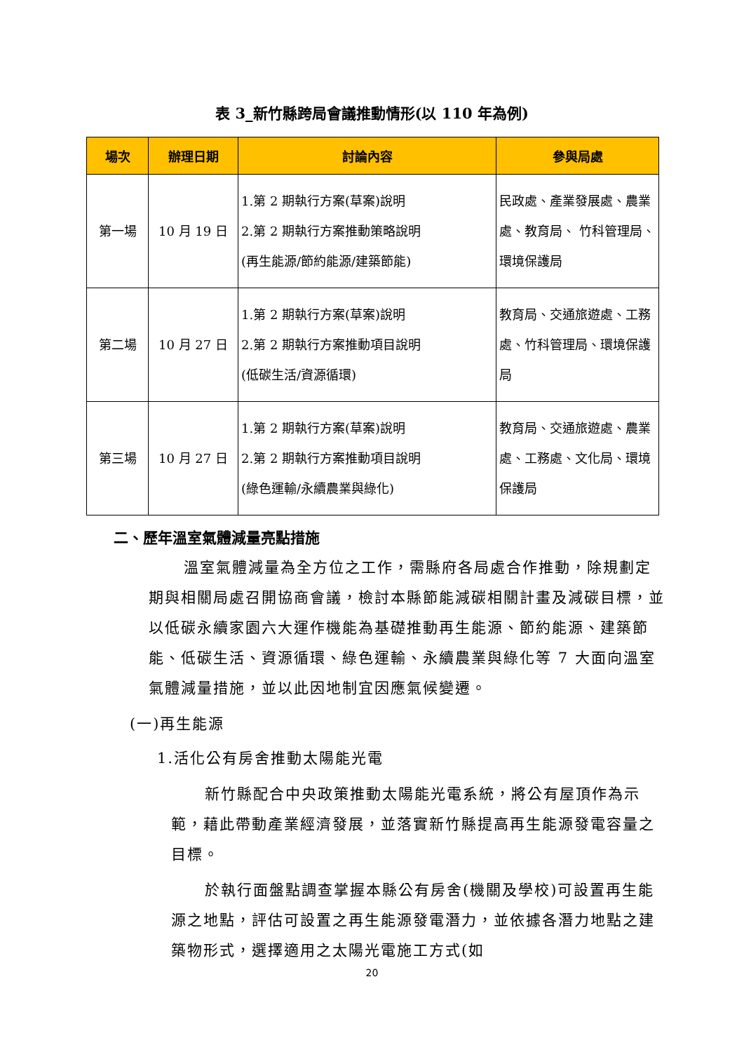表 3_新竹縣跨局會議推動情形(以 110 年為例)
| 場次 | 辦理日期 | 討論內容 | 參與局處 |
| --- | --- | --- | --- |
| 第一場 | 10 月 19 日 | 1.第 2 期執行方案(草案)說明 2.第 2 期執行方案推動策略說明 (再生能源/節約能源/建築節能) | 民政處、產業發展處、農業處、教育局、 竹科管理局、環境保護局 |
| 第二場 | 10 月 27 日 | 1.第 2 期執行方案(草案)說明 2.第 2 期執行方案推動項目說明 (低碳生活/資源循環) | 教育局、交通旅遊處、工務處、竹科管理局、環境保護局 |
| 第三場 | 10 月 27 日 | 1.第 2 期執行方案(草案)說明 2.第 2 期執行方案推動項目說明 (綠色運輸/永續農業與綠化) | 教育局、交通旅遊處、農業處、工務處、文化局、環境保護局 |
二、歷年溫室氣體減量亮點措施
溫室氣體減量為全方位之工作，需縣府各局處合作推動，除規劃定期與相關局處召開協商會議，檢討本縣節能減碳相關計畫及減碳目標，並以低碳永續家園六大運作機能為基礎推動再生能源、節約能源、建築節能、低碳生活、資源循環、綠色運輸、永續農業與綠化等 7 大面向溫室氣體減量措施，並以此因地制宜因應氣候變遷。
(一)再生能源
1.活化公有房舍推動太陽能光電
新竹縣配合中央政策推動太陽能光電系統，將公有屋頂作為示範，藉此帶動產業經濟發展，並落實新竹縣提高再生能源發電容量之目標。
於執行面盤點調查掌握本縣公有房舍(機關及學校)可設置再生能源之地點，評估可設置之再生能源發電潛力，並依據各潛力地點之建築物形式，選擇適用之太陽光電施工方式(如
20